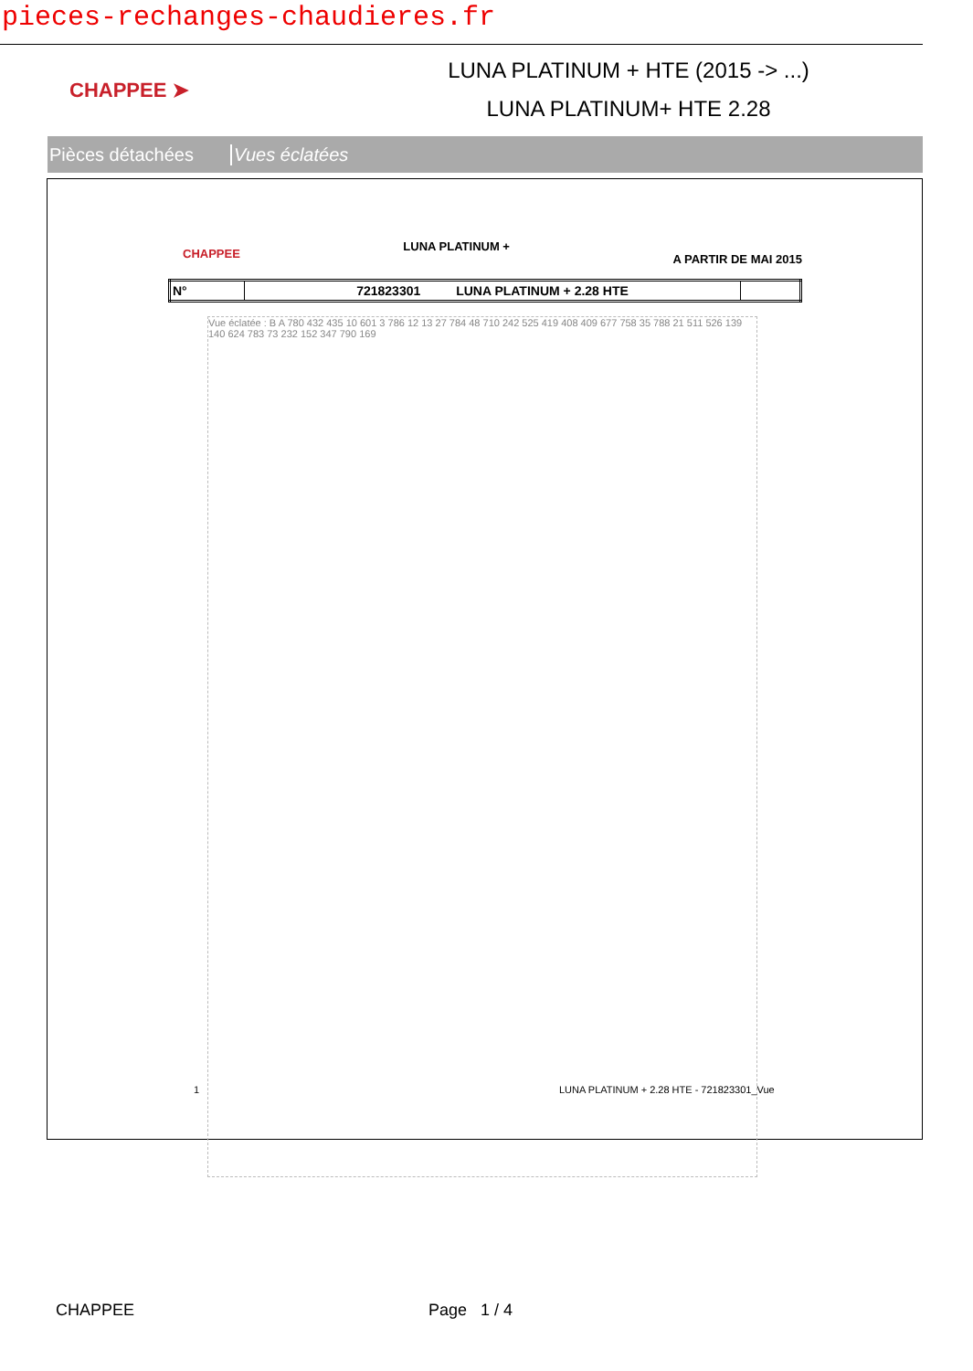pieces-rechanges-chaudieres.fr
CHAPPEE ➤
LUNA PLATINUM + HTE (2015 -> ...)
LUNA PLATINUM+ HTE 2.28
Pièces détachées Vues éclatées
CHAPPEE LUNA PLATINUM + A PARTIR DE MAI 2015
| N° | 721823301 LUNA PLATINUM + 2.28 HTE | |
Vue éclatée : B A 780 432 435 10 601 3 786 12 13 27 784 48 710 242 525 419 408 409 677 758 35 788 21 511 526 139 140 624 783 73 232 152 347 790 169
1
LUNA PLATINUM + 2.28 HTE - 721823301_Vue
CHAPPEE Page 1 / 4